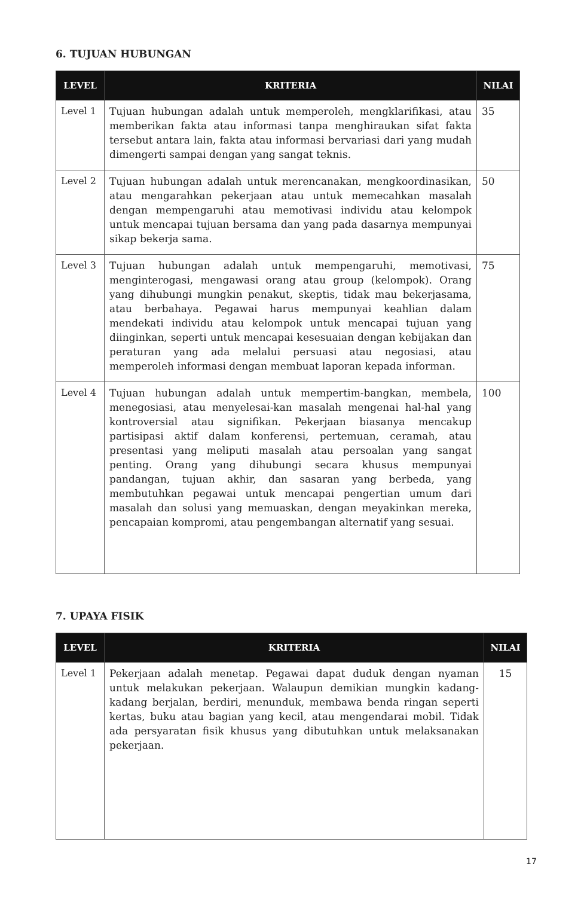6. TUJUAN HUBUNGAN
| LEVEL | KRITERIA | NILAI |
| --- | --- | --- |
| Level 1 | Tujuan hubungan adalah untuk memperoleh, mengklarifikasi, atau memberikan fakta atau informasi tanpa menghiraukan sifat fakta tersebut antara lain, fakta atau informasi bervariasi dari yang mudah dimengerti sampai dengan yang sangat teknis. | 35 |
| Level 2 | Tujuan hubungan adalah untuk merencanakan, mengkoordinasikan, atau mengarahkan pekerjaan atau untuk memecahkan masalah dengan mempengaruhi atau memotivasi individu atau kelompok untuk mencapai tujuan bersama dan yang pada dasarnya mempunyai sikap bekerja sama. | 50 |
| Level 3 | Tujuan hubungan adalah untuk mempengaruhi, memotivasi, menginterogasi, mengawasi orang atau group (kelompok). Orang yang dihubungi mungkin penakut, skeptis, tidak mau bekerjasama, atau berbahaya. Pegawai harus mempunyai keahlian dalam mendekati individu atau kelompok untuk mencapai tujuan yang diinginkan, seperti untuk mencapai kesesuaian dengan kebijakan dan peraturan yang ada melalui persuasi atau negosiasi, atau memperoleh informasi dengan membuat laporan kepada informan. | 75 |
| Level 4 | Tujuan hubungan adalah untuk mempertim-bangkan, membela, menegosiasi, atau menyelesai-kan masalah mengenai hal-hal yang kontroversial atau signifikan. Pekerjaan biasanya mencakup partisipasi aktif dalam konferensi, pertemuan, ceramah, atau presentasi yang meliputi masalah atau persoalan yang sangat penting. Orang yang dihubungi secara khusus mempunyai pandangan, tujuan akhir, dan sasaran yang berbeda, yang membutuhkan pegawai untuk mencapai pengertian umum dari masalah dan solusi yang memuaskan, dengan meyakinkan mereka, pencapaian kompromi, atau pengembangan alternatif yang sesuai. | 100 |
7. UPAYA FISIK
| LEVEL | KRITERIA | NILAI |
| --- | --- | --- |
| Level 1 | Pekerjaan adalah menetap. Pegawai dapat duduk dengan nyaman untuk melakukan pekerjaan. Walaupun demikian mungkin kadang-kadang berjalan, berdiri, menunduk, membawa benda ringan seperti kertas, buku atau bagian yang kecil, atau mengendarai mobil. Tidak ada persyaratan fisik khusus yang dibutuhkan untuk melaksanakan pekerjaan. | 15 |
17